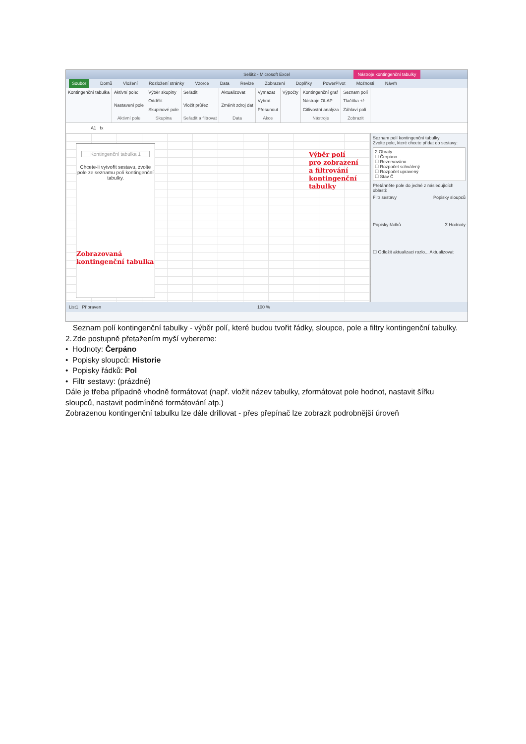Sešit2 - Microsoft Excel
Nástroje kontingenční tabulky
Soubor Domů Vložení Rozložení stránky Vzorce Data Revize Zobrazení Doplňky PowerPivot Možnosti Návrh
Kontingenční tabulka Aktivní pole:
Nastavení pole
Aktivní pole
Výběr skupiny
Oddělit
Skupinové pole
Skupina
Seřadit
Vložit průřez
Seřadit a filtrovat
Aktualizovat
Změnit zdroj dat
Data
Vymazat
Vybrat
Přesunout
Akce
Výpočty Kontingenční graf
Nástroje OLAP
Citlivostní analýza
Nástroje
Seznam polí
Tlačítka +/-
Záhlaví polí
Zobrazit
A1 fx
Kontingenční tabulka 1
Chcete-li vytvořit sestavu, zvolte pole ze seznamu polí kontingenční tabulky.
Zobrazovaná kontingenční tabulka
Výběr polí pro zobrazení a filtrování kontingenční tabulky
Seznam polí kontingenční tabulky
Zvolte pole, které chcete přidat do sestavy:
Σ Obraty
☐ Čerpáno
☐ Rezervováno
☐ Rozpočet schválený
☐ Rozpočet upravený
☐ Stav Č
Přetáhněte pole do jedné z následujících oblastí:
Filtr sestavy Popisky sloupců
Popisky řádků Σ Hodnoty
☐ Odložit aktualizaci rozlo... Aktualizovat
List1 Připraven 100 %
2. Seznam polí kontingenční tabulky - výběr polí, které budou tvořit řádky, sloupce, pole a filtry kontingenční tabulky. Zde postupně přetažením myší vybereme:
• Hodnoty: Čerpáno
• Popisky sloupců: Historie
• Popisky řádků: Pol
• Filtr sestavy: (prázdné)
Dále je třeba případně vhodně formátovat (např. vložit název tabulky, zformátovat pole hodnot, nastavit šířku sloupců, nastavit podmíněné formátování atp.)
Zobrazenou kontingenční tabulku lze dále drillovat - přes přepínač lze zobrazit podrobnější úroveň